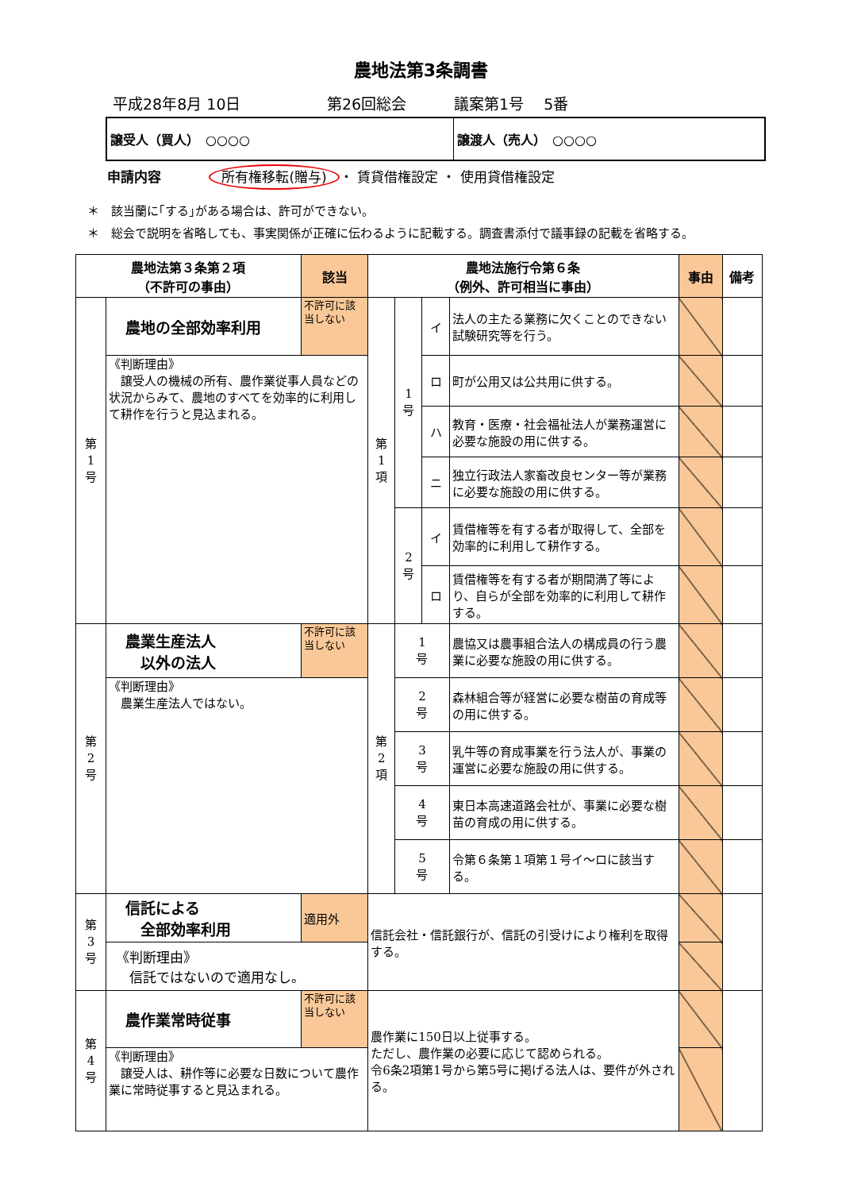農地法第3条調書
平成28年8月 10日 第26回総会 議案第1号　 5番
譲受人（買人）　○○○○ 譲渡人（売人）　○○○○
申請内容 所有権移転(贈与) ・ 賃貸借権設定 ・ 使用貸借権設定
＊　該当蘭に｢する｣がある場合は、許可ができない。
＊　総会で説明を省略しても、事実関係が正確に伝わるように記載する。調査書添付で議事録の記載を省略する。
| 農地法第３条第２項 （不許可の事由） | | 該当 | 農地法施行令第６条 （例外、許可相当に事由） | | | | 事由 | 備考 |
| --- | --- | --- | --- | --- | --- | --- | --- | --- |
| 第 1 号 | 農地の全部効率利用 | 不許可に該当しない | 第 1 項 | 1 号 | イ | 法人の主たる業務に欠くことのできない試験研究等を行う。 | | |
| | 《判断理由》 譲受人の機械の所有、農作業従事人員などの状況からみて、農地のすべてを効率的に利用して耕作を行うと見込まれる。 | | | | ロ | 町が公用又は公共用に供する。 | | |
| | | | | | ハ | 教育・医療・社会福祉法人が業務運営に必要な施設の用に供する。 | | |
| | | | | | ニ | 独立行政法人家畜改良センター等が業務に必要な施設の用に供する。 | | |
| | | | | 2 号 | イ | 賃借権等を有する者が取得して、全部を効率的に利用して耕作する。 | | |
| | | | | | ロ | 賃借権等を有する者が期間満了等により、自らが全部を効率的に利用して耕作する。 | | |
| 第 2 号 | 農業生産法人 以外の法人 | 不許可に該当しない | 第 2 項 | 1 号 | | 農協又は農事組合法人の構成員の行う農業に必要な施設の用に供する。 | | |
| | 《判断理由》 農業生産法人ではない。 | | | 2 号 | | 森林組合等が経営に必要な樹苗の育成等の用に供する。 | | |
| | | | | 3 号 | | 乳牛等の育成事業を行う法人が、事業の運営に必要な施設の用に供する。 | | |
| | | | | 4 号 | | 東日本高速道路会社が、事業に必要な樹苗の育成の用に供する。 | | |
| | | | | 5 号 | | 令第６条第１項第１号イ～ロに該当する。 | | |
| 第 3 号 | 信託による 全部効率利用 | 適用外 | 信託会社・信託銀行が、信託の引受けにより権利を取得する。 | | | | | |
| | 《判断理由》 信託ではないので適用なし。 | | | | | | | |
| 第 4 号 | 農作業常時従事 | 不許可に該当しない | 農作業に150日以上従事する。 ただし、農作業の必要に応じて認められる。 令6条2項第1号から第5号に掲げる法人は、要件が外される。 | | | | | |
| | 《判断理由》 譲受人は、耕作等に必要な日数について農作業に常時従事すると見込まれる。 | | | | | | | |